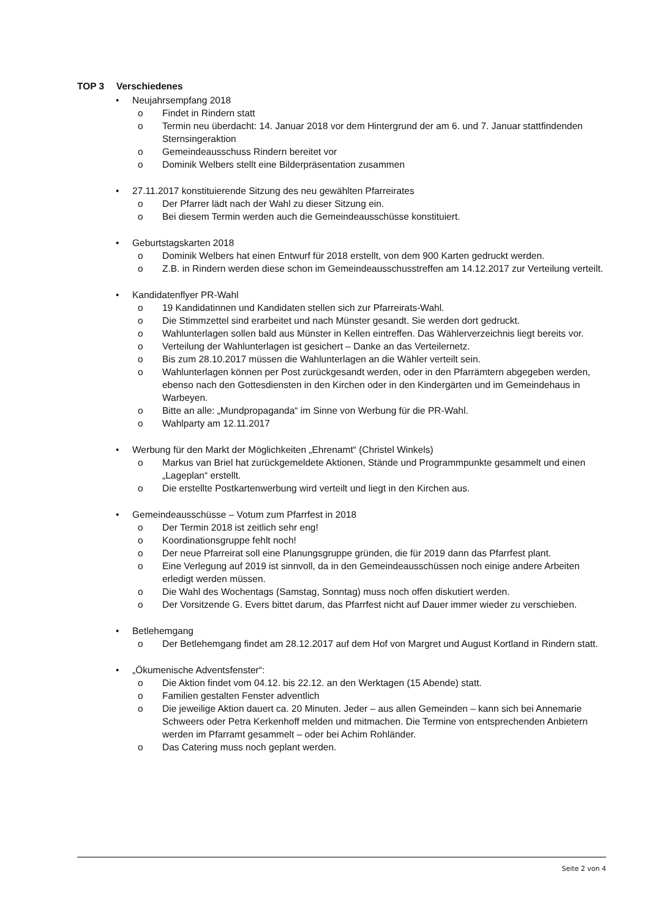TOP 3 Verschiedenes
• Neujahrsempfang 2018
o Findet in Rindern statt
o Termin neu überdacht: 14. Januar 2018 vor dem Hintergrund der am 6. und 7. Januar stattfindenden Sternsingeraktion
o Gemeindeausschuss Rindern bereitet vor
o Dominik Welbers stellt eine Bilderpräsentation zusammen
• 27.11.2017 konstituierende Sitzung des neu gewählten Pfarreirates
o Der Pfarrer lädt nach der Wahl zu dieser Sitzung ein.
o Bei diesem Termin werden auch die Gemeindeausschüsse konstituiert.
• Geburtstagskarten 2018
o Dominik Welbers hat einen Entwurf für 2018 erstellt, von dem 900 Karten gedruckt werden.
o Z.B. in Rindern werden diese schon im Gemeindeausschusstreffen am 14.12.2017 zur Verteilung verteilt.
• Kandidatenflyer PR-Wahl
o 19 Kandidatinnen und Kandidaten stellen sich zur Pfarreirats-Wahl.
o Die Stimmzettel sind erarbeitet und nach Münster gesandt. Sie werden dort gedruckt.
o Wahlunterlagen sollen bald aus Münster in Kellen eintreffen. Das Wählerverzeichnis liegt bereits vor.
o Verteilung der Wahlunterlagen ist gesichert – Danke an das Verteilernetz.
o Bis zum 28.10.2017 müssen die Wahlunterlagen an die Wähler verteilt sein.
o Wahlunterlagen können per Post zurückgesandt werden, oder in den Pfarrämtern abgegeben werden, ebenso nach den Gottesdiensten in den Kirchen oder in den Kindergärten und im Gemeindehaus in Warbeyen.
o Bitte an alle: „Mundpropaganda“ im Sinne von Werbung für die PR-Wahl.
o Wahlparty am 12.11.2017
• Werbung für den Markt der Möglichkeiten „Ehrenamt“ (Christel Winkels)
o Markus van Briel hat zurückgemeldete Aktionen, Stände und Programmpunkte gesammelt und einen „Lageplan“ erstellt.
o Die erstellte Postkartenwerbung wird verteilt und liegt in den Kirchen aus.
• Gemeindeausschüsse – Votum zum Pfarrfest in 2018
o Der Termin 2018 ist zeitlich sehr eng!
o Koordinationsgruppe fehlt noch!
o Der neue Pfarreirat soll eine Planungsgruppe gründen, die für 2019 dann das Pfarrfest plant.
o Eine Verlegung auf 2019 ist sinnvoll, da in den Gemeindeausschüssen noch einige andere Arbeiten erledigt werden müssen.
o Die Wahl des Wochentags (Samstag, Sonntag) muss noch offen diskutiert werden.
o Der Vorsitzende G. Evers bittet darum, das Pfarrfest nicht auf Dauer immer wieder zu verschieben.
• Betlehemgang
o Der Betlehemgang findet am 28.12.2017 auf dem Hof von Margret und August Kortland in Rindern statt.
• „Ökumenische Adventsfenster“:
o Die Aktion findet vom 04.12. bis 22.12. an den Werktagen (15 Abende) statt.
o Familien gestalten Fenster adventlich
o Die jeweilige Aktion dauert ca. 20 Minuten. Jeder – aus allen Gemeinden – kann sich bei Annemarie Schweers oder Petra Kerkenhoff melden und mitmachen. Die Termine von entsprechenden Anbietern werden im Pfarramt gesammelt – oder bei Achim Rohländer.
o Das Catering muss noch geplant werden.
Seite 2 von 4